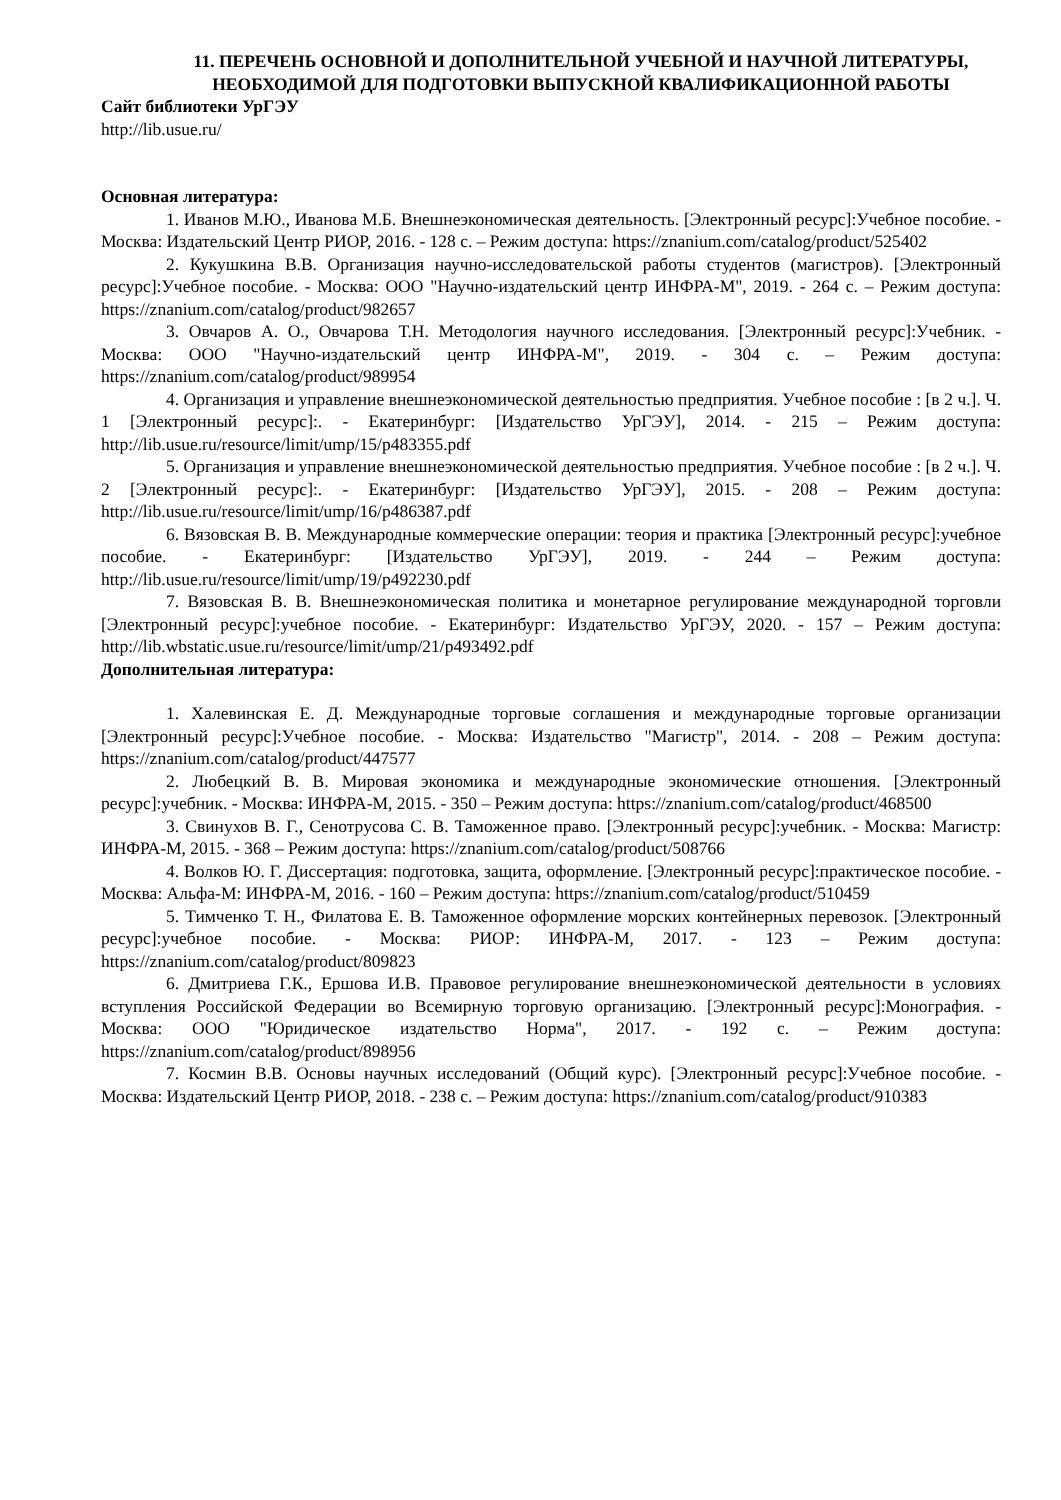11. ПЕРЕЧЕНЬ ОСНОВНОЙ И ДОПОЛНИТЕЛЬНОЙ УЧЕБНОЙ И НАУЧНОЙ ЛИТЕРАТУРЫ, НЕОБХОДИМОЙ ДЛЯ ПОДГОТОВКИ ВЫПУСКНОЙ КВАЛИФИКАЦИОННОЙ РАБОТЫ
Сайт библиотеки УрГЭУ
http://lib.usue.ru/
Основная литература:
1. Иванов М.Ю., Иванова М.Б. Внешнеэкономическая деятельность. [Электронный ресурс]:Учебное пособие. - Москва: Издательский Центр РИОР, 2016. - 128 с. – Режим доступа: https://znanium.com/catalog/product/525402
2. Кукушкина В.В. Организация научно-исследовательской работы студентов (магистров). [Электронный ресурс]:Учебное пособие. - Москва: ООО "Научно-издательский центр ИНФРА-М", 2019. - 264 с. – Режим доступа: https://znanium.com/catalog/product/982657
3. Овчаров А. О., Овчарова Т.Н. Методология научного исследования. [Электронный ресурс]:Учебник. - Москва: ООО "Научно-издательский центр ИНФРА-М", 2019. - 304 с. – Режим доступа: https://znanium.com/catalog/product/989954
4. Организация и управление внешнеэкономической деятельностью предприятия. Учебное пособие : [в 2 ч.]. Ч. 1 [Электронный ресурс]:. - Екатеринбург: [Издательство УрГЭУ], 2014. - 215 – Режим доступа: http://lib.usue.ru/resource/limit/ump/15/p483355.pdf
5. Организация и управление внешнеэкономической деятельностью предприятия. Учебное пособие : [в 2 ч.]. Ч. 2 [Электронный ресурс]:. - Екатеринбург: [Издательство УрГЭУ], 2015. - 208 – Режим доступа: http://lib.usue.ru/resource/limit/ump/16/p486387.pdf
6. Вязовская В. В. Международные коммерческие операции: теория и практика [Электронный ресурс]:учебное пособие. - Екатеринбург: [Издательство УрГЭУ], 2019. - 244 – Режим доступа: http://lib.usue.ru/resource/limit/ump/19/p492230.pdf
7. Вязовская В. В. Внешнеэкономическая политика и монетарное регулирование международной торговли [Электронный ресурс]:учебное пособие. - Екатеринбург: Издательство УрГЭУ, 2020. - 157 – Режим доступа: http://lib.wbstatic.usue.ru/resource/limit/ump/21/p493492.pdf
Дополнительная литература:
1. Халевинская Е. Д. Международные торговые соглашения и международные торговые организации [Электронный ресурс]:Учебное пособие. - Москва: Издательство "Магистр", 2014. - 208 – Режим доступа: https://znanium.com/catalog/product/447577
2. Любецкий В. В. Мировая экономика и международные экономические отношения. [Электронный ресурс]:учебник. - Москва: ИНФРА-М, 2015. - 350 – Режим доступа: https://znanium.com/catalog/product/468500
3. Свинухов В. Г., Сенотрусова С. В. Таможенное право. [Электронный ресурс]:учебник. - Москва: Магистр: ИНФРА-М, 2015. - 368 – Режим доступа: https://znanium.com/catalog/product/508766
4. Волков Ю. Г. Диссертация: подготовка, защита, оформление. [Электронный ресурс]:практическое пособие. - Москва: Альфа-М: ИНФРА-М, 2016. - 160 – Режим доступа: https://znanium.com/catalog/product/510459
5. Тимченко Т. Н., Филатова Е. В. Таможенное оформление морских контейнерных перевозок. [Электронный ресурс]:учебное пособие. - Москва: РИОР: ИНФРА-М, 2017. - 123 – Режим доступа: https://znanium.com/catalog/product/809823
6. Дмитриева Г.К., Ершова И.В. Правовое регулирование внешнеэкономической деятельности в условиях вступления Российской Федерации во Всемирную торговую организацию. [Электронный ресурс]:Монография. - Москва: ООО "Юридическое издательство Норма", 2017. - 192 с. – Режим доступа: https://znanium.com/catalog/product/898956
7. Космин В.В. Основы научных исследований (Общий курс). [Электронный ресурс]:Учебное пособие. - Москва: Издательский Центр РИОР, 2018. - 238 с. – Режим доступа: https://znanium.com/catalog/product/910383